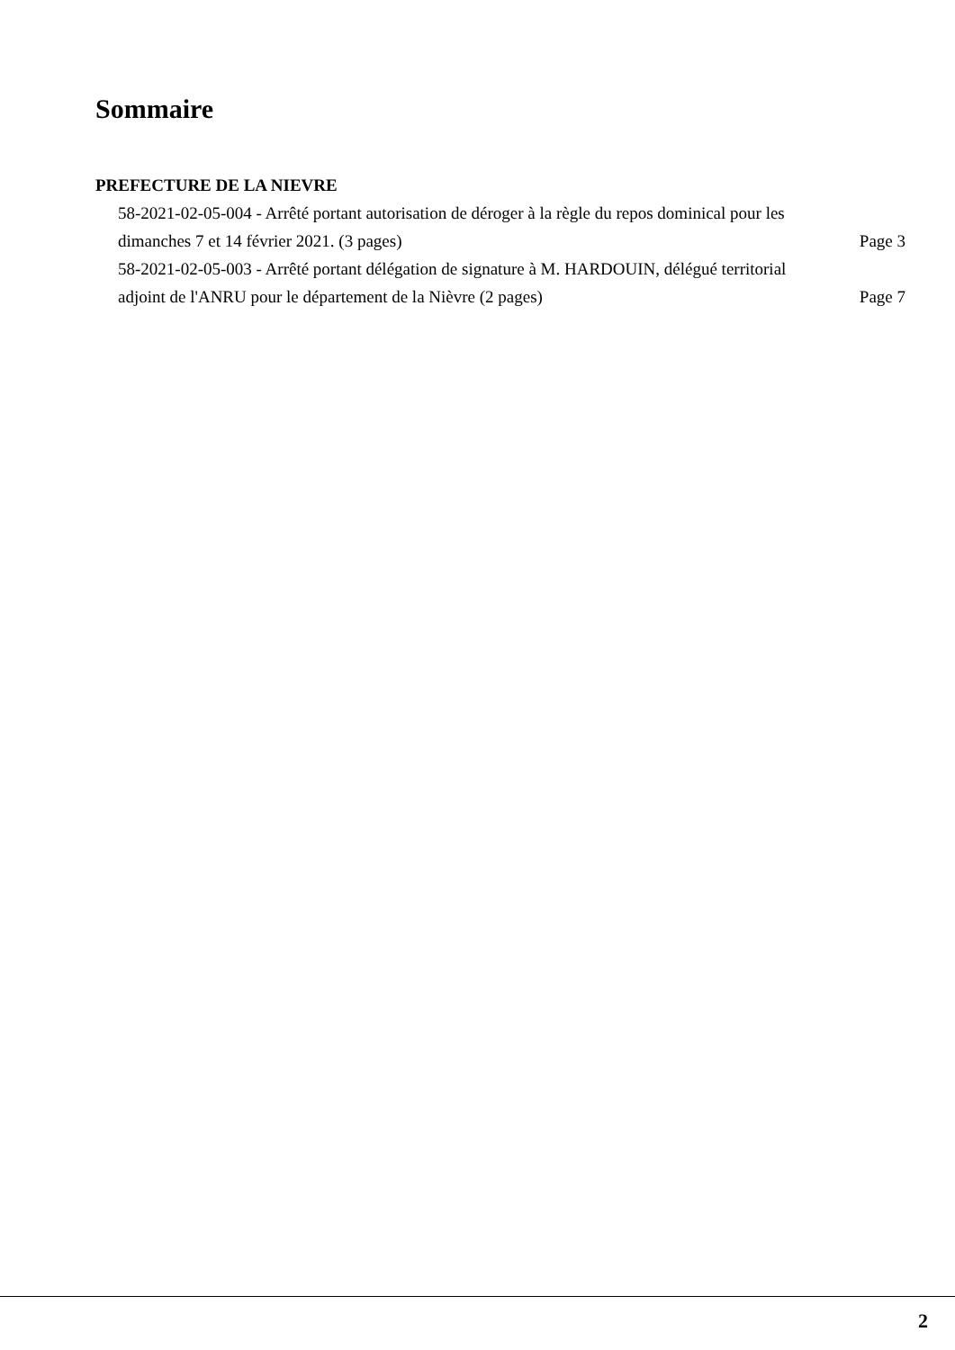Sommaire
PREFECTURE DE LA NIEVRE
58-2021-02-05-004 - Arrêté portant autorisation de déroger à la règle du repos dominical pour les dimanches 7 et 14 février 2021. (3 pages)
Page 3
58-2021-02-05-003 - Arrêté portant délégation de signature à M. HARDOUIN, délégué territorial adjoint de l'ANRU pour le département de la Nièvre (2 pages)
Page 7
2